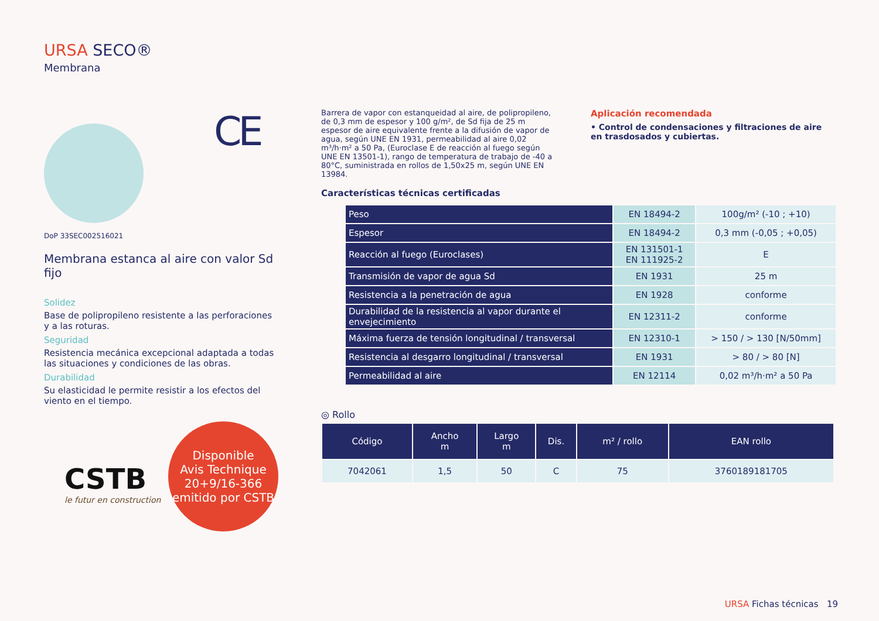URSA SECO®
Membrana
CE
DoP 33SEC002516021
Membrana estanca al aire con valor Sd fijo
Solidez
Base de polipropileno resistente a las perforaciones y a las roturas.
Seguridad
Resistencia mecánica excepcional adaptada a todas las situaciones y condiciones de las obras.
Durabilidad
Su elasticidad le permite resistir a los efectos del viento en el tiempo.
CSTB
le futur en construction
Disponible
Avis Technique
20+9/16-366
emitido por CSTB
Barrera de vapor con estanqueidad al aire, de polipropileno, de 0,3 mm de espesor y 100 g/m², de Sd fija de 25 m espesor de aire equivalente frente a la difusión de vapor de agua, según UNE EN 1931, permeabilidad al aire 0,02 m³/h·m² a 50 Pa, (Euroclase E de reacción al fuego según UNE EN 13501-1), rango de temperatura de trabajo de -40 a 80°C, suministrada en rollos de 1,50x25 m, según UNE EN 13984.
Aplicación recomendada
• Control de condensaciones y filtraciones de aire en trasdosados y cubiertas.
Características técnicas certificadas
| Peso | EN 18494-2 | 100g/m² (-10 ; +10) |
| Espesor | EN 18494-2 | 0,3 mm (-0,05 ; +0,05) |
| Reacción al fuego (Euroclases) | EN 131501-1 EN 111925-2 | E |
| Transmisión de vapor de agua Sd | EN 1931 | 25 m |
| Resistencia a la penetración de agua | EN 1928 | conforme |
| Durabilidad de la resistencia al vapor durante el envejecimiento | EN 12311-2 | conforme |
| Máxima fuerza de tensión longitudinal / transversal | EN 12310-1 | > 150 / > 130 [N/50mm] |
| Resistencia al desgarro longitudinal / transversal | EN 1931 | > 80 / > 80 [N] |
| Permeabilidad al aire | EN 12114 | 0,02 m³/h·m² a 50 Pa |
◎ Rollo
| Código | Ancho m | Largo m | Dis. | m² / rollo | EAN rollo |
| --- | --- | --- | --- | --- | --- |
| 7042061 | 1,5 | 50 | C | 75 | 3760189181705 |
URSA Fichas técnicas 19